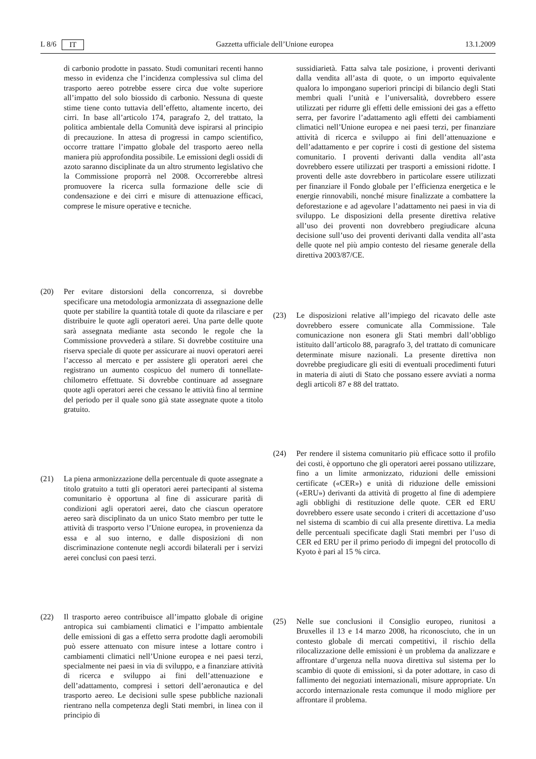L 8/6 IT Gazzetta ufficiale dell’Unione europea 13.1.2009
di carbonio prodotte in passato. Studi comunitari recenti hanno messo in evidenza che l’incidenza complessiva sul clima del trasporto aereo potrebbe essere circa due volte superiore all’impatto del solo biossido di carbonio. Nessuna di queste stime tiene conto tuttavia dell’effetto, altamente incerto, dei cirri. In base all’articolo 174, paragrafo 2, del trattato, la politica ambientale della Comunità deve ispirarsi al principio di precauzione. In attesa di progressi in campo scientifico, occorre trattare l’impatto globale del trasporto aereo nella maniera più approfondita possibile. Le emissioni degli ossidi di azoto saranno disciplinate da un altro strumento legislativo che la Commissione proporrà nel 2008. Occorrerebbe altresì promuovere la ricerca sulla formazione delle scie di condensazione e dei cirri e misure di attenuazione efficaci, comprese le misure operative e tecniche.
(20) Per evitare distorsioni della concorrenza, si dovrebbe specificare una metodologia armonizzata di assegnazione delle quote per stabilire la quantità totale di quote da rilasciare e per distribuire le quote agli operatori aerei. Una parte delle quote sarà assegnata mediante asta secondo le regole che la Commissione provvederà a stilare. Si dovrebbe costituire una riserva speciale di quote per assicurare ai nuovi operatori aerei l’accesso al mercato e per assistere gli operatori aerei che registrano un aumento cospicuo del numero di tonnellate-chilometro effettuate. Si dovrebbe continuare ad assegnare quote agli operatori aerei che cessano le attività fino al termine del periodo per il quale sono già state assegnate quote a titolo gratuito.
(21) La piena armonizzazione della percentuale di quote assegnate a titolo gratuito a tutti gli operatori aerei partecipanti al sistema comunitario è opportuna al fine di assicurare parità di condizioni agli operatori aerei, dato che ciascun operatore aereo sarà disciplinato da un unico Stato membro per tutte le attività di trasporto verso l’Unione europea, in provenienza da essa e al suo interno, e dalle disposizioni di non discriminazione contenute negli accordi bilaterali per i servizi aerei conclusi con paesi terzi.
(22) Il trasporto aereo contribuisce all’impatto globale di origine antropica sui cambiamenti climatici e l’impatto ambientale delle emissioni di gas a effetto serra prodotte dagli aeromobili può essere attenuato con misure intese a lottare contro i cambiamenti climatici nell’Unione europea e nei paesi terzi, specialmente nei paesi in via di sviluppo, e a finanziare attività di ricerca e sviluppo ai fini dell’attenuazione e dell’adattamento, compresi i settori dell’aeronautica e del trasporto aereo. Le decisioni sulle spese pubbliche nazionali rientrano nella competenza degli Stati membri, in linea con il principio di
sussidiarietà. Fatta salva tale posizione, i proventi derivanti dalla vendita all’asta di quote, o un importo equivalente qualora lo impongano superiori principi di bilancio degli Stati membri quali l’unità e l’universalità, dovrebbero essere utilizzati per ridurre gli effetti delle emissioni dei gas a effetto serra, per favorire l’adattamento agli effetti dei cambiamenti climatici nell’Unione europea e nei paesi terzi, per finanziare attività di ricerca e sviluppo ai fini dell’attenuazione e dell’adattamento e per coprire i costi di gestione del sistema comunitario. I proventi derivanti dalla vendita all’asta dovrebbero essere utilizzati per trasporti a emissioni ridotte. I proventi delle aste dovrebbero in particolare essere utilizzati per finanziare il Fondo globale per l’efficienza energetica e le energie rinnovabili, nonché misure finalizzate a combattere la deforestazione e ad agevolare l’adattamento nei paesi in via di sviluppo. Le disposizioni della presente direttiva relative all’uso dei proventi non dovrebbero pregiudicare alcuna decisione sull’uso dei proventi derivanti dalla vendita all’asta delle quote nel più ampio contesto del riesame generale della direttiva 2003/87/CE.
(23) Le disposizioni relative all’impiego del ricavato delle aste dovrebbero essere comunicate alla Commissione. Tale comunicazione non esonera gli Stati membri dall’obbligo istituito dall’articolo 88, paragrafo 3, del trattato di comunicare determinate misure nazionali. La presente direttiva non dovrebbe pregiudicare gli esiti di eventuali procedimenti futuri in materia di aiuti di Stato che possano essere avviati a norma degli articoli 87 e 88 del trattato.
(24) Per rendere il sistema comunitario più efficace sotto il profilo dei costi, è opportuno che gli operatori aerei possano utilizzare, fino a un limite armonizzato, riduzioni delle emissioni certificate («CER») e unità di riduzione delle emissioni («ERU») derivanti da attività di progetto al fine di adempiere agli obblighi di restituzione delle quote. CER ed ERU dovrebbero essere usate secondo i criteri di accettazione d’uso nel sistema di scambio di cui alla presente direttiva. La media delle percentuali specificate dagli Stati membri per l’uso di CER ed ERU per il primo periodo di impegni del protocollo di Kyoto è pari al 15 % circa.
(25) Nelle sue conclusioni il Consiglio europeo, riunitosi a Bruxelles il 13 e 14 marzo 2008, ha riconosciuto, che in un contesto globale di mercati competitivi, il rischio della rilocalizzazione delle emissioni è un problema da analizzare e affrontare d’urgenza nella nuova direttiva sul sistema per lo scambio di quote di emissioni, sì da poter adottare, in caso di fallimento dei negoziati internazionali, misure appropriate. Un accordo internazionale resta comunque il modo migliore per affrontare il problema.